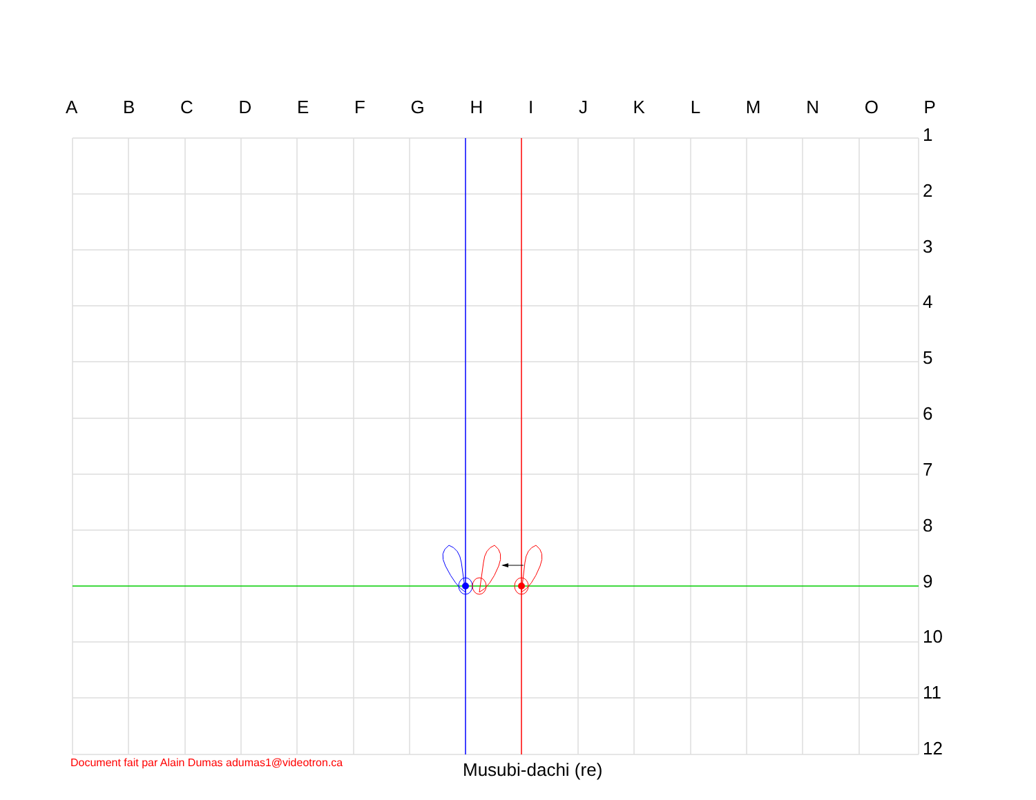A B C D E F G H I J K L M N O P
1
2
3
4
5
6
7
8
9
10
11
12
Document fait par Alain Dumas adumas1@videotron.ca
Musubi-dachi (re)